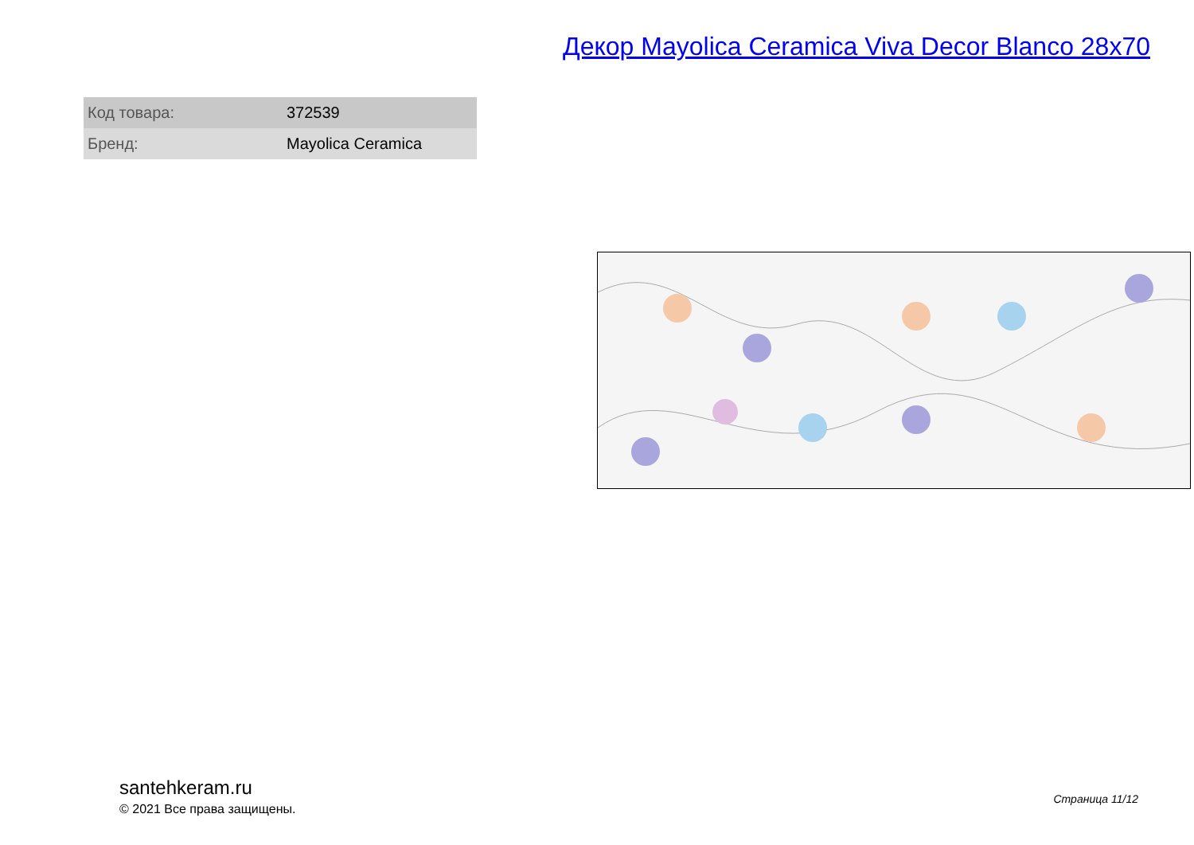Декор Mayolica Ceramica Viva Decor Blanco 28x70
| Код товара: | 372539 |
| Бренд: | Mayolica Ceramica |
santehkeram.ru
© 2021 Все права защищены.
Страница 11/12